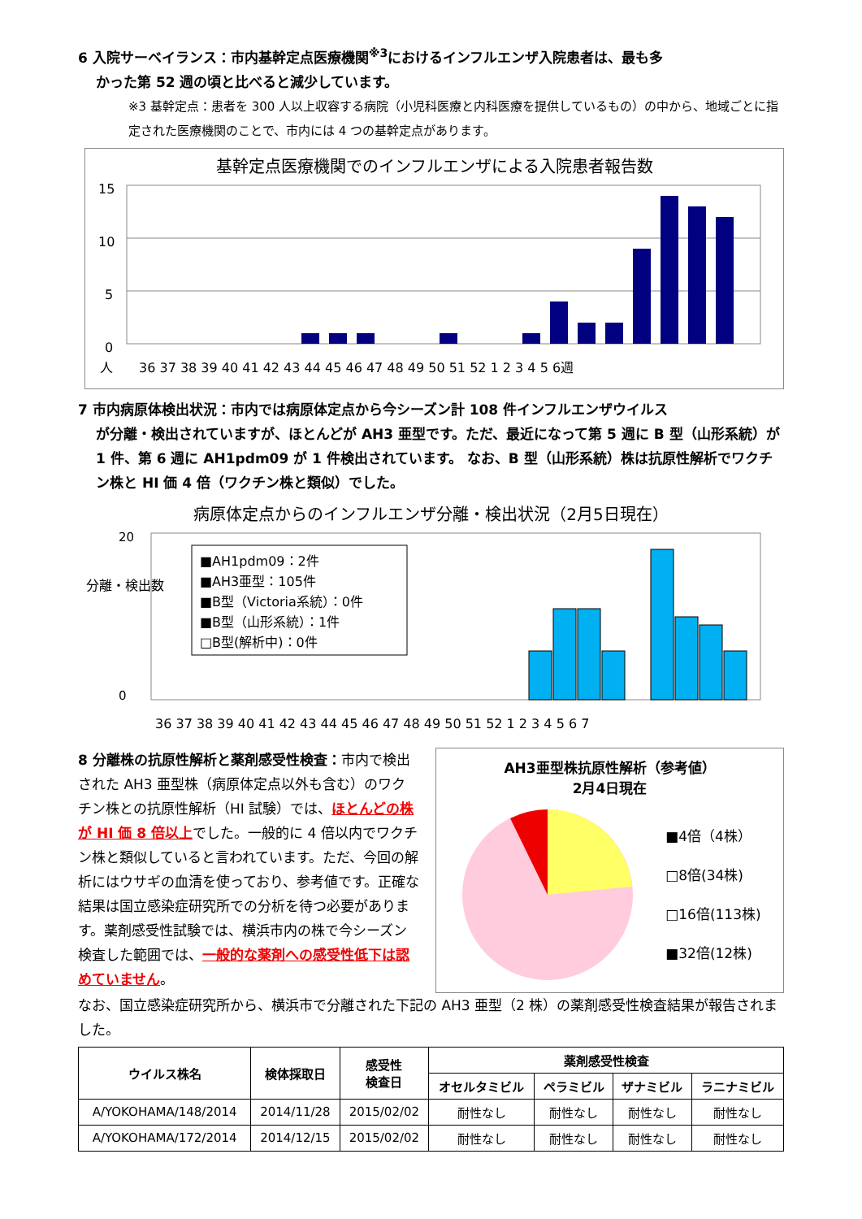6 入院サーベイランス：市内基幹定点医療機関<sup>※3</sup>におけるインフルエンザ入院患者は、最も多
かった第 52 週の頃と比べると減少しています。
※3 基幹定点：患者を 300 人以上収容する病院（小児科医療と内科医療を提供しているもの）の中から、地域ごとに指定された医療機関のことで、市内には 4 つの基幹定点があります。
基幹定点医療機関でのインフルエンザによる入院患者報告数
15
10
5
0
人
36 37 38 39 40 41 42 43 44 45 46 47 48 49 50 51 52 1 2 3 4 5 6週
7 市内病原体検出状況：市内では病原体定点から今シーズン計 108 件インフルエンザウイルス
が分離・検出されていますが、ほとんどが AH3 亜型です。ただ、最近になって第 5 週に B 型（山形系統）が 1 件、第 6 週に AH1pdm09 が 1 件検出されています。 なお、B 型（山形系統）株は抗原性解析でワクチン株と HI 価 4 倍（ワクチン株と類似）でした。
病原体定点からのインフルエンザ分離・検出状況（2月5日現在）
分離・検出数
20
0
■AH1pdm09：2件
■AH3亜型：105件
■B型（Victoria系統）：0件
■B型（山形系統）：1件
□B型(解析中)：0件
36 37 38 39 40 41 42 43 44 45 46 47 48 49 50 51 52 1 2 3 4 5 6 7
8 分離株の抗原性解析と薬剤感受性検査：市内で検出された AH3 亜型株（病原体定点以外も含む）のワクチン株との抗原性解析（HI 試験）では、ほとんどの株が HI 価 8 倍以上でした。一般的に 4 倍以内でワクチン株と類似していると言われています。ただ、今回の解析にはウサギの血清を使っており、参考値です。正確な結果は国立感染症研究所での分析を待つ必要があります。薬剤感受性試験では、横浜市内の株で今シーズン検査した範囲では、一般的な薬剤への感受性低下は認めていません。
AH3亜型株抗原性解析（参考値）
2月4日現在
■4倍（4株）
□8倍(34株)
□16倍(113株)
■32倍(12株)
なお、国立感染症研究所から、横浜市で分離された下記の AH3 亜型（2 株）の薬剤感受性検査結果が報告されました。
| ウイルス株名 | 検体採取日 | 感受性 検査日 | 薬剤感受性検査 | | | |
| --- | --- | --- | --- | --- | --- | --- |
| | | | オセルタミビル | ペラミビル | ザナミビル | ラニナミビル |
| A/YOKOHAMA/148/2014 | 2014/11/28 | 2015/02/02 | 耐性なし | 耐性なし | 耐性なし | 耐性なし |
| A/YOKOHAMA/172/2014 | 2014/12/15 | 2015/02/02 | 耐性なし | 耐性なし | 耐性なし | 耐性なし |